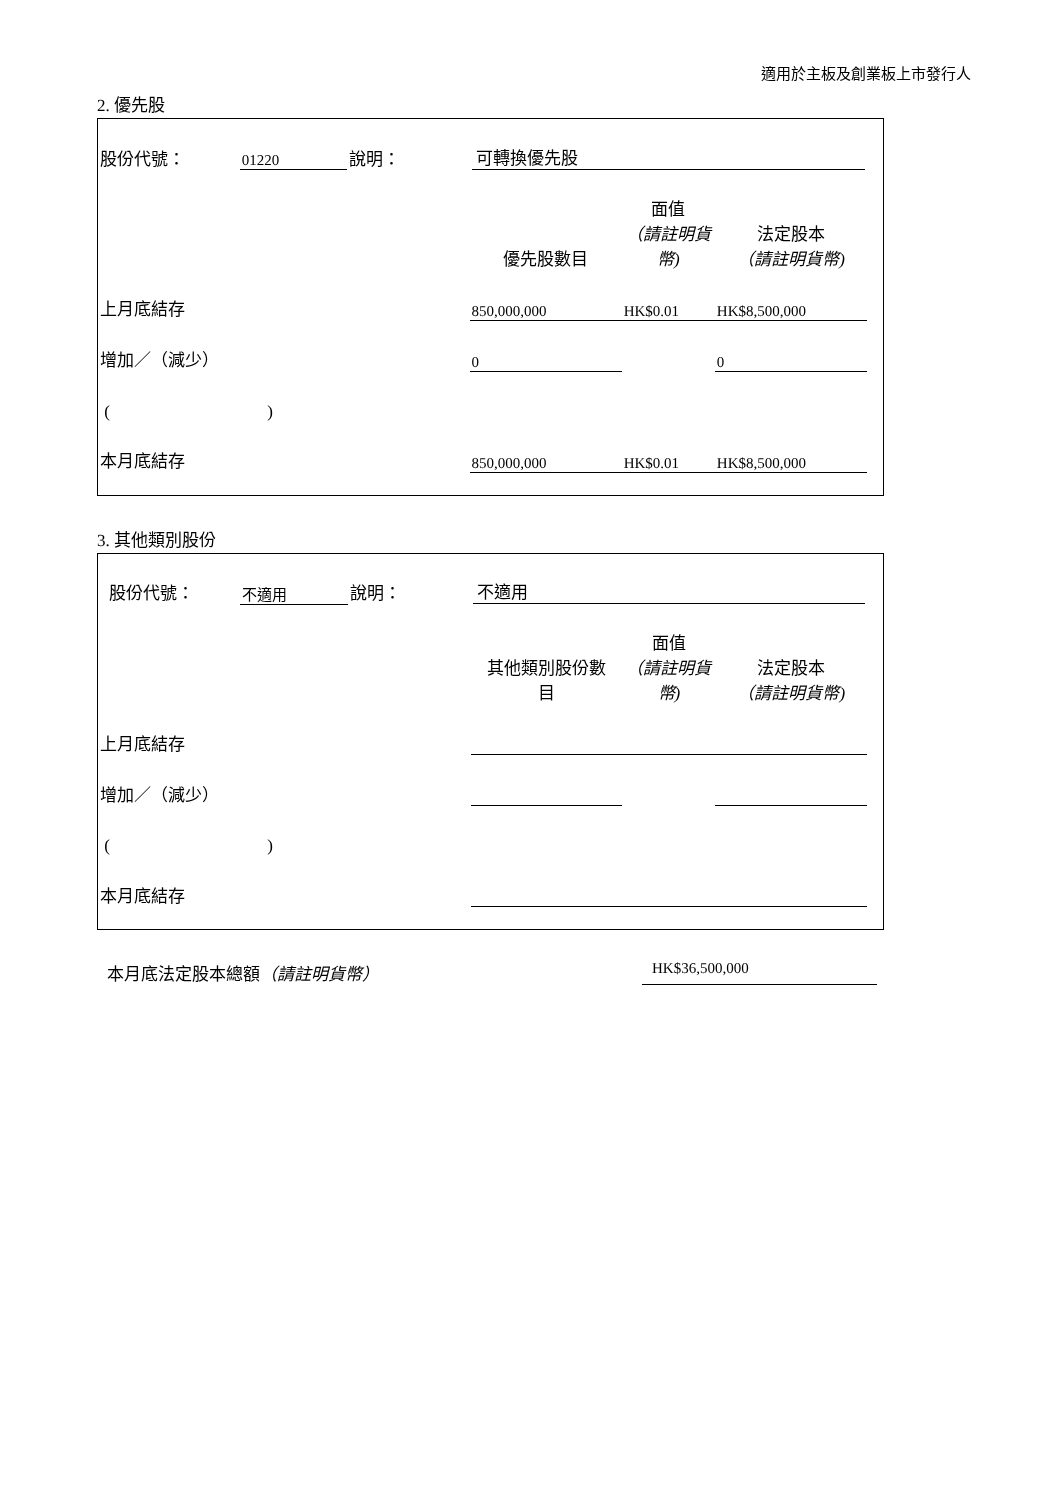適用於主板及創業板上市發行人
2. 優先股
| 股份代號： | 01220 | 說明： | 可轉換優先股 | | | |
| | | | 優先股數目 | 面值 （請註明貨幣) | 法定股本 （請註明貨幣) | |
| 上月底結存 | | | 850,000,000 | HK$0.01 | HK$8,500,000 | |
| 增加／（減少） | | | 0 | | 0 | |
| ( ) | | | | | | |
| 本月底結存 | | | 850,000,000 | HK$0.01 | HK$8,500,000 | |
3. 其他類別股份
| 股份代號： | 不適用 | 說明： | 不適用 | | | |
| | | | 其他類別股份數 目 | 面值 （請註明貨幣) | 法定股本 （請註明貨幣) | |
| 上月底結存 | | | | | | |
| 增加／（減少） | | | | | | |
| ( ) | | | | | | |
| 本月底結存 | | | | | | |
本月底法定股本總額（請註明貨幣） HK$36,500,000